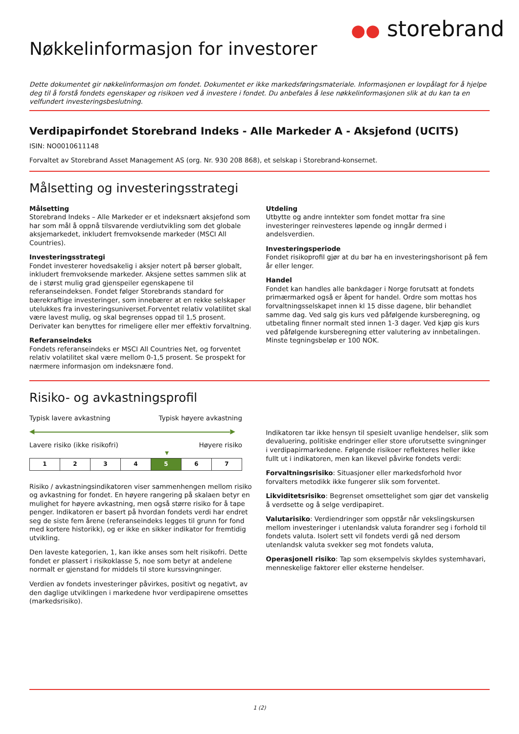●● storebrand
Nøkkelinformasjon for investorer
Dette dokumentet gir nøkkelinformasjon om fondet. Dokumentet er ikke markedsføringsmateriale. Informasjonen er lovpålagt for å hjelpe deg til å forstå fondets egenskaper og risikoen ved å investere i fondet. Du anbefales å lese nøkkelinformasjonen slik at du kan ta en velfundert investeringsbeslutning.
Verdipapirfondet Storebrand Indeks - Alle Markeder A - Aksjefond (UCITS)
ISIN: NO0010611148
Forvaltet av Storebrand Asset Management AS (org. Nr. 930 208 868), et selskap i Storebrand-konsernet.
Målsetting og investeringsstrategi
Målsetting
Storebrand Indeks – Alle Markeder er et indeksnært aksjefond som har som mål å oppnå tilsvarende verdiutvikling som det globale aksjemarkedet, inkludert fremvoksende markeder (MSCI All Countries).
Investeringsstrategi
Fondet investerer hovedsakelig i aksjer notert på børser globalt, inkludert fremvoksende markeder. Aksjene settes sammen slik at de i størst mulig grad gjenspeiler egenskapene til referanseindeksen. Fondet følger Storebrands standard for bærekraftige investeringer, som innebærer at en rekke selskaper utelukkes fra investeringsuniverset.Forventet relativ volatilitet skal være lavest mulig, og skal begrenses oppad til 1,5 prosent. Derivater kan benyttes for rimeligere eller mer effektiv forvaltning.
Referanseindeks
Fondets referanseindeks er MSCI All Countries Net, og forventet relativ volatilitet skal være mellom 0-1,5 prosent. Se prospekt for nærmere informasjon om indeksnære fond.
Utdeling
Utbytte og andre inntekter som fondet mottar fra sine investeringer reinvesteres løpende og inngår dermed i andelsverdien.
Investeringsperiode
Fondet risikoprofil gjør at du bør ha en investeringshorisont på fem år eller lenger.
Handel
Fondet kan handles alle bankdager i Norge forutsatt at fondets primærmarked også er åpent for handel. Ordre som mottas hos forvaltningsselskapet innen kl 15 disse dagene, blir behandlet samme dag. Ved salg gis kurs ved påfølgende kursberegning, og utbetaling finner normalt sted innen 1-3 dager. Ved kjøp gis kurs ved påfølgende kursberegning etter valutering av innbetalingen. Minste tegningsbeløp er 100 NOK.
Risiko- og avkastningsprofil
Typisk lavere avkastning Typisk høyere avkastning
◀ ▶
Lavere risiko (ikke risikofri) Høyere risiko
▼
| 1 | 2 | 3 | 4 | 5 | 6 | 7 |
Risiko / avkastningsindikatoren viser sammenhengen mellom risiko og avkastning for fondet. En høyere rangering på skalaen betyr en mulighet for høyere avkastning, men også større risiko for å tape penger. Indikatoren er basert på hvordan fondets verdi har endret seg de siste fem årene (referanseindeks legges til grunn for fond med kortere historikk), og er ikke en sikker indikator for fremtidig utvikling.
Den laveste kategorien, 1, kan ikke anses som helt risikofri. Dette fondet er plassert i risikoklasse 5, noe som betyr at andelene normalt er gjenstand for middels til store kurssvingninger.
Verdien av fondets investeringer påvirkes, positivt og negativt, av den daglige utviklingen i markedene hvor verdipapirene omsettes (markedsrisiko).
Indikatoren tar ikke hensyn til spesielt uvanlige hendelser, slik som devaluering, politiske endringer eller store uforutsette svingninger i verdipapirmarkedene. Følgende risikoer reflekteres heller ikke fullt ut i indikatoren, men kan likevel påvirke fondets verdi:
Forvaltningsrisiko: Situasjoner eller markedsforhold hvor forvalters metodikk ikke fungerer slik som forventet.
Likviditetsrisiko: Begrenset omsettelighet som gjør det vanskelig å verdsette og å selge verdipapiret.
Valutarisiko: Verdiendringer som oppstår når vekslingskursen mellom investeringer i utenlandsk valuta forandrer seg i forhold til fondets valuta. Isolert sett vil fondets verdi gå ned dersom utenlandsk valuta svekker seg mot fondets valuta,
Operasjonell risiko: Tap som eksempelvis skyldes systemhavari, menneskelige faktorer eller eksterne hendelser.
1 (2)